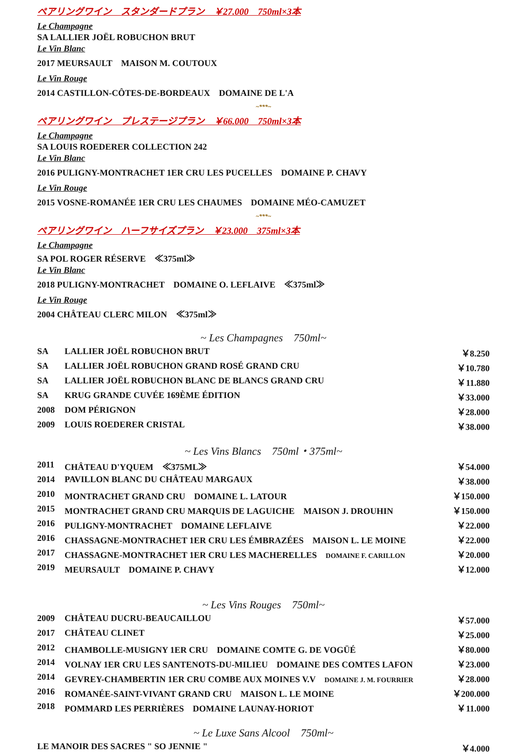ペアリングワイン　スタンダードプラン　￥27.000　750ml×3本
Le Champagne
SA LALLIER JOËL ROBUCHON BRUT
Le Vin Blanc
2017 MEURSAULT　MAISON M. COUTOUX
Le Vin Rouge
2014 CASTILLON-CÔTES-DE-BORDEAUX　DOMAINE DE L'A
~***~
ペアリングワイン　プレステージプラン　￥66.000　750ml×3本
Le Champagne
SA LOUIS ROEDERER COLLECTION 242
Le Vin Blanc
2016 PULIGNY-MONTRACHET 1ER CRU LES PUCELLES　DOMAINE P. CHAVY
Le Vin Rouge
2015 VOSNE-ROMANÉE 1ER CRU LES CHAUMES　DOMAINE MÉO-CAMUZET
~***~
ペアリングワイン　ハーフサイズプラン　￥23.000　375ml×3本
Le Champagne
SA POL ROGER RÉSERVE　≪375ml≫
Le Vin Blanc
2018 PULIGNY-MONTRACHET　DOMAINE O. LEFLAIVE　≪375ml≫
Le Vin Rouge
2004 CHÂTEAU CLERC MILON　≪375ml≫
~ Les Champagnes　750ml~
| SA | LALLIER JOËL ROBUCHON BRUT | ￥8.250 |
| SA | LALLIER JOËL ROBUCHON GRAND ROSÉ GRAND CRU | ￥10.780 |
| SA | LALLIER JOËL ROBUCHON BLANC DE BLANCS GRAND CRU | ￥11.880 |
| SA | KRUG GRANDE CUVÉE 169ÈME ÉDITION | ￥33.000 |
| 2008 | DOM PÉRIGNON | ￥28.000 |
| 2009 | LOUIS ROEDERER CRISTAL | ￥38.000 |
~ Les Vins Blancs　750ml・375ml~
| 2011 | CHÂTEAU D'YQUEM ≪375ML≫ | ￥54.000 |
| 2014 | PAVILLON BLANC DU CHÂTEAU MARGAUX | ￥38.000 |
| 2010 | MONTRACHET GRAND CRU DOMAINE L. LATOUR | ￥150.000 |
| 2015 | MONTRACHET GRAND CRU MARQUIS DE LAGUICHE MAISON J. DROUHIN | ￥150.000 |
| 2016 | PULIGNY-MONTRACHET DOMAINE LEFLAIVE | ￥22.000 |
| 2016 | CHASSAGNE-MONTRACHET 1ER CRU LES ÉMBRAZÉES MAISON L. LE MOINE | ￥22.000 |
| 2017 | CHASSAGNE-MONTRACHET 1ER CRU LES MACHERELLES DOMAINE F. CARILLON | ￥20.000 |
| 2019 | MEURSAULT DOMAINE P. CHAVY | ￥12.000 |
~ Les Vins Rouges　750ml~
| 2009 | CHÂTEAU DUCRU-BEAUCAILLOU | ￥57.000 |
| 2017 | CHÂTEAU CLINET | ￥25.000 |
| 2012 | CHAMBOLLE-MUSIGNY 1ER CRU DOMAINE COMTE G. DE VOGÜÉ | ￥80.000 |
| 2014 | VOLNAY 1ER CRU LES SANTENOTS-DU-MILIEU DOMAINE DES COMTES LAFON | ￥23.000 |
| 2014 | GEVREY-CHAMBERTIN 1ER CRU COMBE AUX MOINES V.V DOMAINE J. M. FOURRIER | ￥28.000 |
| 2016 | ROMANÉE-SAINT-VIVANT GRAND CRU MAISON L. LE MOINE | ￥200.000 |
| 2018 | POMMARD LES PERRIÈRES DOMAINE LAUNAY-HORIOT | ￥11.000 |
~ Le Luxe Sans Alcool　750ml~
| LE MANOIR DES SACRES " SO JENNIE " | ￥4.000 |